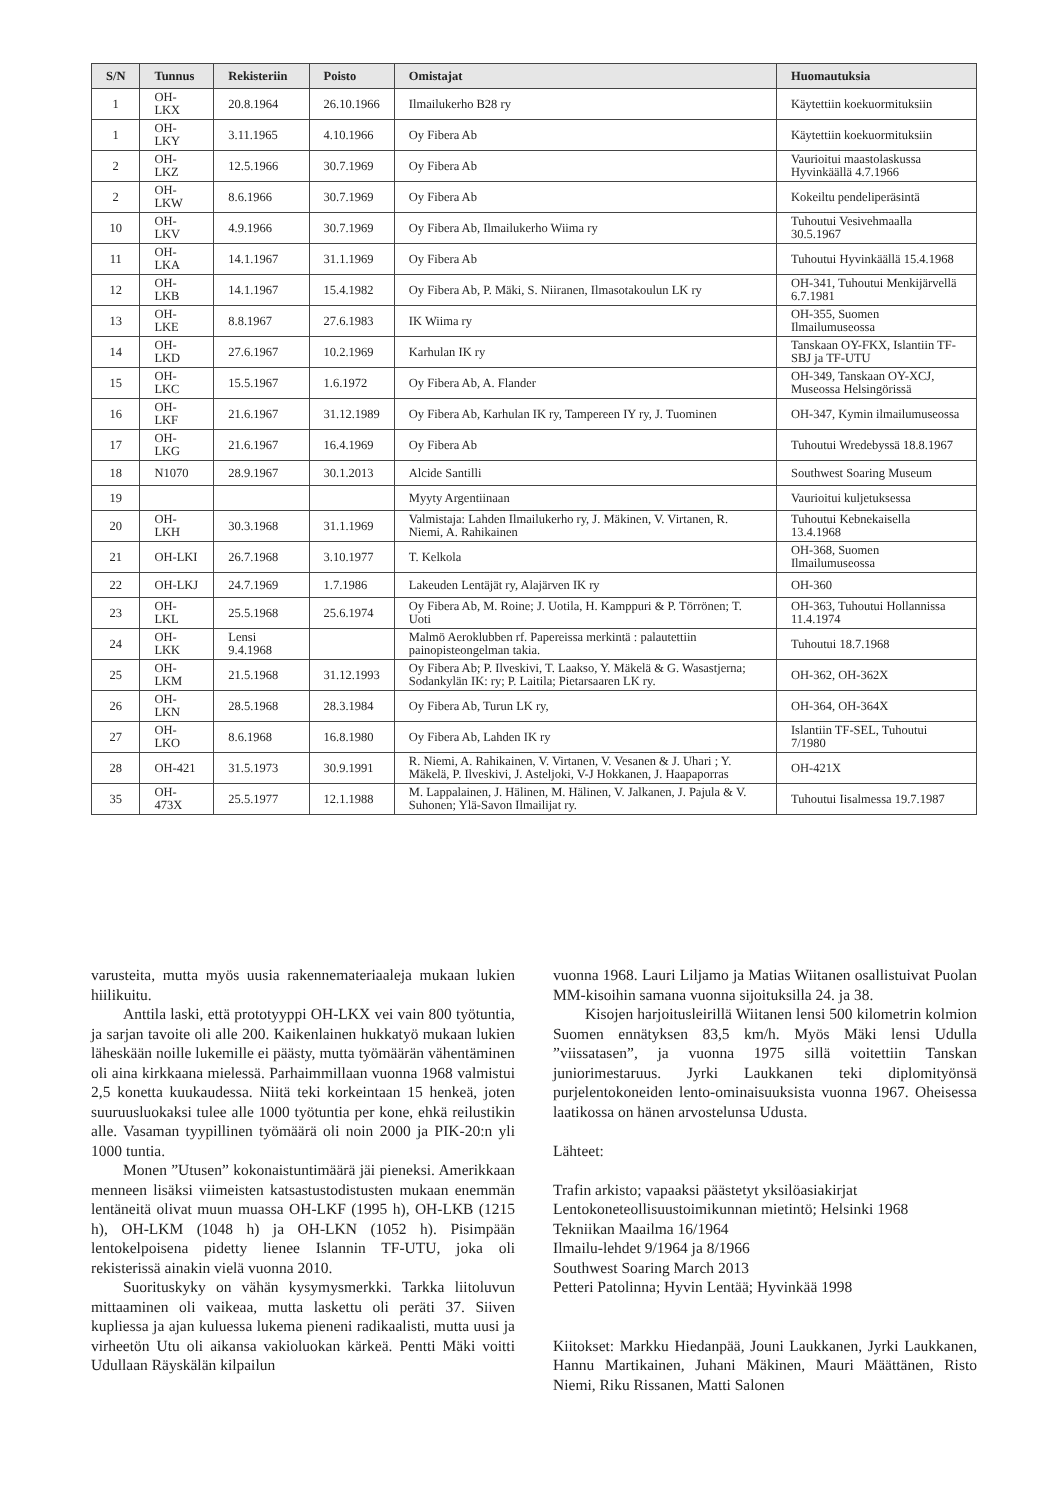| S/N | Tunnus | Rekisteriin | Poisto | Omistajat | Huomautuksia |
| --- | --- | --- | --- | --- | --- |
| 1 | OH-LKX | 20.8.1964 | 26.10.1966 | Ilmailukerho B28 ry | Käytettiin koekuormituksiin |
| 1 | OH-LKY | 3.11.1965 | 4.10.1966 | Oy Fibera Ab | Käytettiin koekuormituksiin |
| 2 | OH-LKZ | 12.5.1966 | 30.7.1969 | Oy Fibera Ab | Vaurioitui maastolaskussa Hyvinkäällä 4.7.1966 |
| 2 | OH-LKW | 8.6.1966 | 30.7.1969 | Oy Fibera Ab | Kokeiltu pendeliperäsintä |
| 10 | OH-LKV | 4.9.1966 | 30.7.1969 | Oy Fibera Ab, Ilmailukerho Wiima ry | Tuhoutui Vesivehmaalla 30.5.1967 |
| 11 | OH-LKA | 14.1.1967 | 31.1.1969 | Oy Fibera Ab | Tuhoutui Hyvinkäällä 15.4.1968 |
| 12 | OH-LKB | 14.1.1967 | 15.4.1982 | Oy Fibera Ab, P. Mäki, S. Niiranen, Ilmasotakoulun LK ry | OH-341, Tuhoutui Menkijärvellä 6.7.1981 |
| 13 | OH-LKE | 8.8.1967 | 27.6.1983 | IK Wiima ry | OH-355, Suomen Ilmailumuseossa |
| 14 | OH-LKD | 27.6.1967 | 10.2.1969 | Karhulan IK ry | Tanskaan OY-FKX, Islantiin TF-SBJ ja TF-UTU |
| 15 | OH-LKC | 15.5.1967 | 1.6.1972 | Oy Fibera Ab, A. Flander | OH-349, Tanskaan OY-XCJ, Museossa Helsingörissä |
| 16 | OH-LKF | 21.6.1967 | 31.12.1989 | Oy Fibera Ab, Karhulan IK ry, Tampereen IY ry, J. Tuominen | OH-347, Kymin ilmailumuseossa |
| 17 | OH-LKG | 21.6.1967 | 16.4.1969 | Oy Fibera Ab | Tuhoutui Wredebyssä 18.8.1967 |
| 18 | N1070 | 28.9.1967 | 30.1.2013 | Alcide Santilli | Southwest Soaring Museum |
| 19 | | | | Myyty Argentiinaan | Vaurioitui kuljetuksessa |
| 20 | OH-LKH | 30.3.1968 | 31.1.1969 | Valmistaja: Lahden Ilmailukerho ry, J. Mäkinen, V. Virtanen, R. Niemi, A. Rahikainen | Tuhoutui Kebnekaisella 13.4.1968 |
| 21 | OH-LKI | 26.7.1968 | 3.10.1977 | T. Kelkola | OH-368, Suomen Ilmailumuseossa |
| 22 | OH-LKJ | 24.7.1969 | 1.7.1986 | Lakeuden Lentäjät ry, Alajärven IK ry | OH-360 |
| 23 | OH-LKL | 25.5.1968 | 25.6.1974 | Oy Fibera Ab, M. Roine; J. Uotila, H. Kamppuri & P. Törrönen; T. Uoti | OH-363, Tuhoutui Hollannissa 11.4.1974 |
| 24 | OH-LKK | Lensi 9.4.1968 | | Malmö Aeroklubben rf. Papereissa merkintä : palautettiin painopisteongelman takia. | Tuhoutui 18.7.1968 |
| 25 | OH-LKM | 21.5.1968 | 31.12.1993 | Oy Fibera Ab; P. Ilveskivi, T. Laakso, Y. Mäkelä & G. Wasastjerna; Sodankylän IK: ry; P. Laitila; Pietarsaaren LK ry. | OH-362, OH-362X |
| 26 | OH-LKN | 28.5.1968 | 28.3.1984 | Oy Fibera Ab, Turun LK ry, | OH-364, OH-364X |
| 27 | OH-LKO | 8.6.1968 | 16.8.1980 | Oy Fibera Ab, Lahden IK ry | Islantiin TF-SEL, Tuhoutui 7/1980 |
| 28 | OH-421 | 31.5.1973 | 30.9.1991 | R. Niemi, A. Rahikainen, V. Virtanen, V. Vesanen & J. Uhari ; Y. Mäkelä, P. Ilveskivi, J. Asteljoki, V-J Hokkanen, J. Haapaporras | OH-421X |
| 35 | OH-473X | 25.5.1977 | 12.1.1988 | M. Lappalainen, J. Hälinen, M. Hälinen, V. Jalkanen, J. Pajula & V. Suhonen; Ylä-Savon Ilmailijat ry. | Tuhoutui Iisalmessa 19.7.1987 |
varusteita, mutta myös uusia rakennemateriaaleja mukaan lukien hiilikuitu.
Anttila laski, että prototyyppi OH-LKX vei vain 800 työtuntia, ja sarjan tavoite oli alle 200. Kaikenlainen hukkatyö mukaan lukien läheskään noille lukemille ei päästy, mutta työmäärän vähentäminen oli aina kirkkaana mielessä. Parhaimmillaan vuonna 1968 valmistui 2,5 konetta kuukaudessa. Niitä teki korkeintaan 15 henkeä, joten suuruusluokaksi tulee alle 1000 työtuntia per kone, ehkä reilustikin alle. Vasaman tyypillinen työmäärä oli noin 2000 ja PIK-20:n yli 1000 tuntia.
Monen ”Utusen” kokonaistuntimäärä jäi pieneksi. Amerikkaan menneen lisäksi viimeisten katsastustodistusten mukaan enemmän lentäneitä olivat muun muassa OH-LKF (1995 h), OH-LKB (1215 h), OH-LKM (1048 h) ja OH-LKN (1052 h). Pisimpään lentokelpoisena pidetty lienee Islannin TF-UTU, joka oli rekisterissä ainakin vielä vuonna 2010.
Suorituskyky on vähän kysymysmerkki. Tarkka liitoluvun mittaaminen oli vaikeaa, mutta laskettu oli peräti 37. Siiven kupliessa ja ajan kuluessa lukema pieneni radikaalisti, mutta uusi ja virheetön Utu oli aikansa vakioluokan kärkeä. Pentti Mäki voitti Udullaan Räyskälän kilpailun
vuonna 1968. Lauri Liljamo ja Matias Wiitanen osallistuivat Puolan MM-kisoihin samana vuonna sijoituksilla 24. ja 38.
Kisojen harjoitusleirillä Wiitanen lensi 500 kilometrin kolmion Suomen ennätyksen 83,5 km/h. Myös Mäki lensi Udulla ”viissatasen”, ja vuonna 1975 sillä voitettiin Tanskan juniorimestaruus. Jyrki Laukkanen teki diplomityönsä purjelentokoneiden lento-ominaisuuksista vuonna 1967. Oheisessa laatikossa on hänen arvostelunsa Udusta.
Lähteet:
Trafin arkisto; vapaaksi päästetyt yksilöasiakirjat
Lentokoneteollisuustoimikunnan mietintö; Helsinki 1968
Tekniikan Maailma 16/1964
Ilmailu-lehdet 9/1964 ja 8/1966
Southwest Soaring March 2013
Petteri Patolinna; Hyvin Lentää; Hyvinkää 1998
Kiitokset: Markku Hiedanpää, Jouni Laukkanen, Jyrki Laukkanen, Hannu Martikainen, Juhani Mäkinen, Mauri Määttänen, Risto Niemi, Riku Rissanen, Matti Salonen